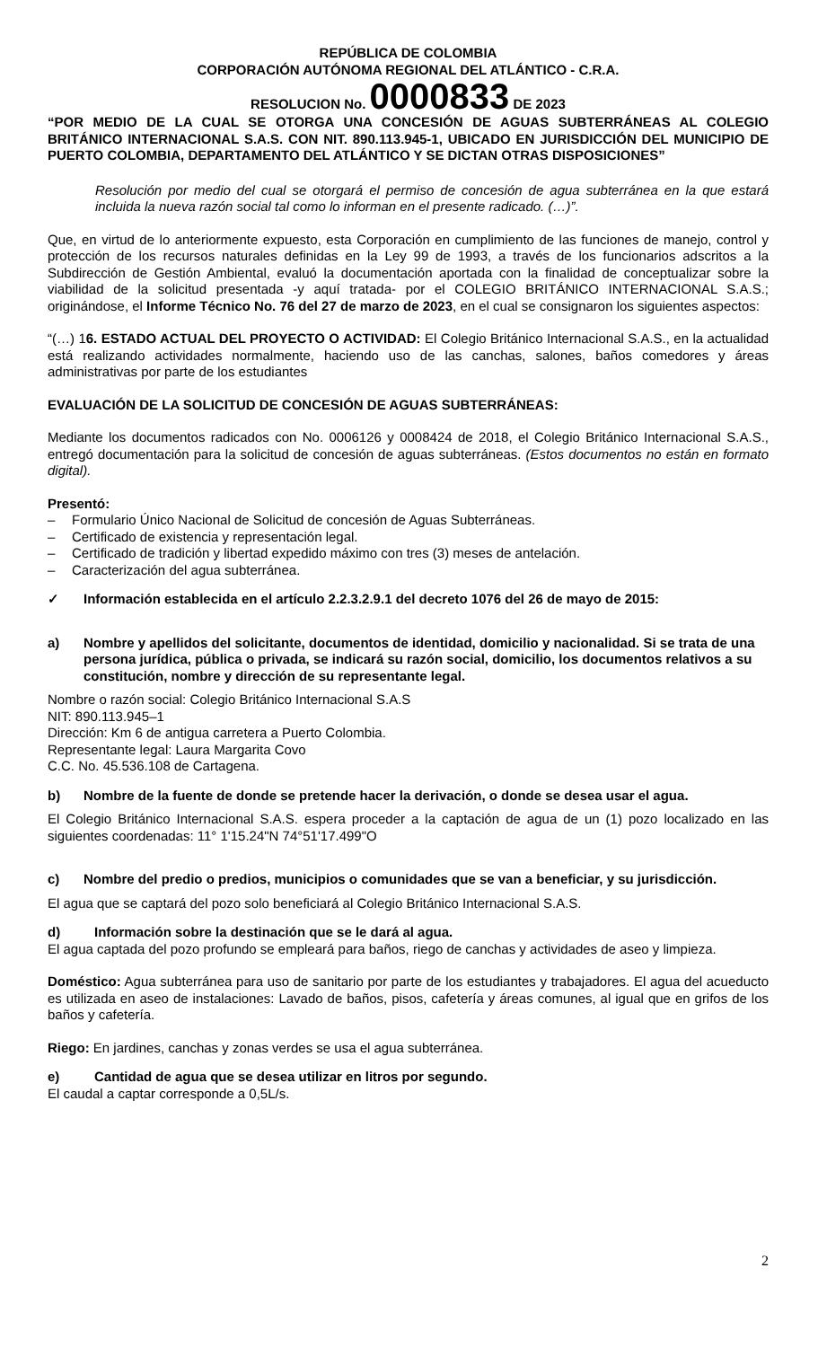REPÚBLICA DE COLOMBIA
CORPORACIÓN AUTÓNOMA REGIONAL DEL ATLÁNTICO - C.R.A.
RESOLUCION No. 0000833 DE 2023
“POR MEDIO DE LA CUAL SE OTORGA UNA CONCESIÓN DE AGUAS SUBTERRÁNEAS AL COLEGIO BRITÁNICO INTERNACIONAL S.A.S. CON NIT. 890.113.945-1, UBICADO EN JURISDICCIÓN DEL MUNICIPIO DE PUERTO COLOMBIA, DEPARTAMENTO DEL ATLÁNTICO Y SE DICTAN OTRAS DISPOSICIONES”
Resolución por medio del cual se otorgará el permiso de concesión de agua subterránea en la que estará incluida la nueva razón social tal como lo informan en el presente radicado. (…)”.
Que, en virtud de lo anteriormente expuesto, esta Corporación en cumplimiento de las funciones de manejo, control y protección de los recursos naturales definidas en la Ley 99 de 1993, a través de los funcionarios adscritos a la Subdirección de Gestión Ambiental, evaluó la documentación aportada con la finalidad de conceptualizar sobre la viabilidad de la solicitud presentada -y aquí tratada- por el COLEGIO BRITÁNICO INTERNACIONAL S.A.S.; originándose, el Informe Técnico No. 76 del 27 de marzo de 2023, en el cual se consignaron los siguientes aspectos:
“(…) 16. ESTADO ACTUAL DEL PROYECTO O ACTIVIDAD: El Colegio Británico Internacional S.A.S., en la actualidad está realizando actividades normalmente, haciendo uso de las canchas, salones, baños comedores y áreas administrativas por parte de los estudiantes
EVALUACIÓN DE LA SOLICITUD DE CONCESIÓN DE AGUAS SUBTERRÁNEAS:
Mediante los documentos radicados con No. 0006126 y 0008424 de 2018, el Colegio Británico Internacional S.A.S., entregó documentación para la solicitud de concesión de aguas subterráneas. (Estos documentos no están en formato digital).
Presentó:
– Formulario Único Nacional de Solicitud de concesión de Aguas Subterráneas.
– Certificado de existencia y representación legal.
– Certificado de tradición y libertad expedido máximo con tres (3) meses de antelación.
– Caracterización del agua subterránea.
✓ Información establecida en el artículo 2.2.3.2.9.1 del decreto 1076 del 26 de mayo de 2015:
a) Nombre y apellidos del solicitante, documentos de identidad, domicilio y nacionalidad. Si se trata de una persona jurídica, pública o privada, se indicará su razón social, domicilio, los documentos relativos a su constitución, nombre y dirección de su representante legal.
Nombre o razón social: Colegio Británico Internacional S.A.S
NIT: 890.113.945–1
Dirección: Km 6 de antigua carretera a Puerto Colombia.
Representante legal: Laura Margarita Covo
C.C. No. 45.536.108 de Cartagena.
b) Nombre de la fuente de donde se pretende hacer la derivación, o donde se desea usar el agua.
El Colegio Británico Internacional S.A.S. espera proceder a la captación de agua de un (1) pozo localizado en las siguientes coordenadas: 11° 1'15.24"N 74°51'17.499"O
c) Nombre del predio o predios, municipios o comunidades que se van a beneficiar, y su jurisdicción.
El agua que se captará del pozo solo beneficiará al Colegio Británico Internacional S.A.S.
d) Información sobre la destinación que se le dará al agua.
El agua captada del pozo profundo se empleará para baños, riego de canchas y actividades de aseo y limpieza.
Doméstico: Agua subterránea para uso de sanitario por parte de los estudiantes y trabajadores. El agua del acueducto es utilizada en aseo de instalaciones: Lavado de baños, pisos, cafetería y áreas comunes, al igual que en grifos de los baños y cafetería.
Riego: En jardines, canchas y zonas verdes se usa el agua subterránea.
e) Cantidad de agua que se desea utilizar en litros por segundo.
El caudal a captar corresponde a 0,5L/s.
2